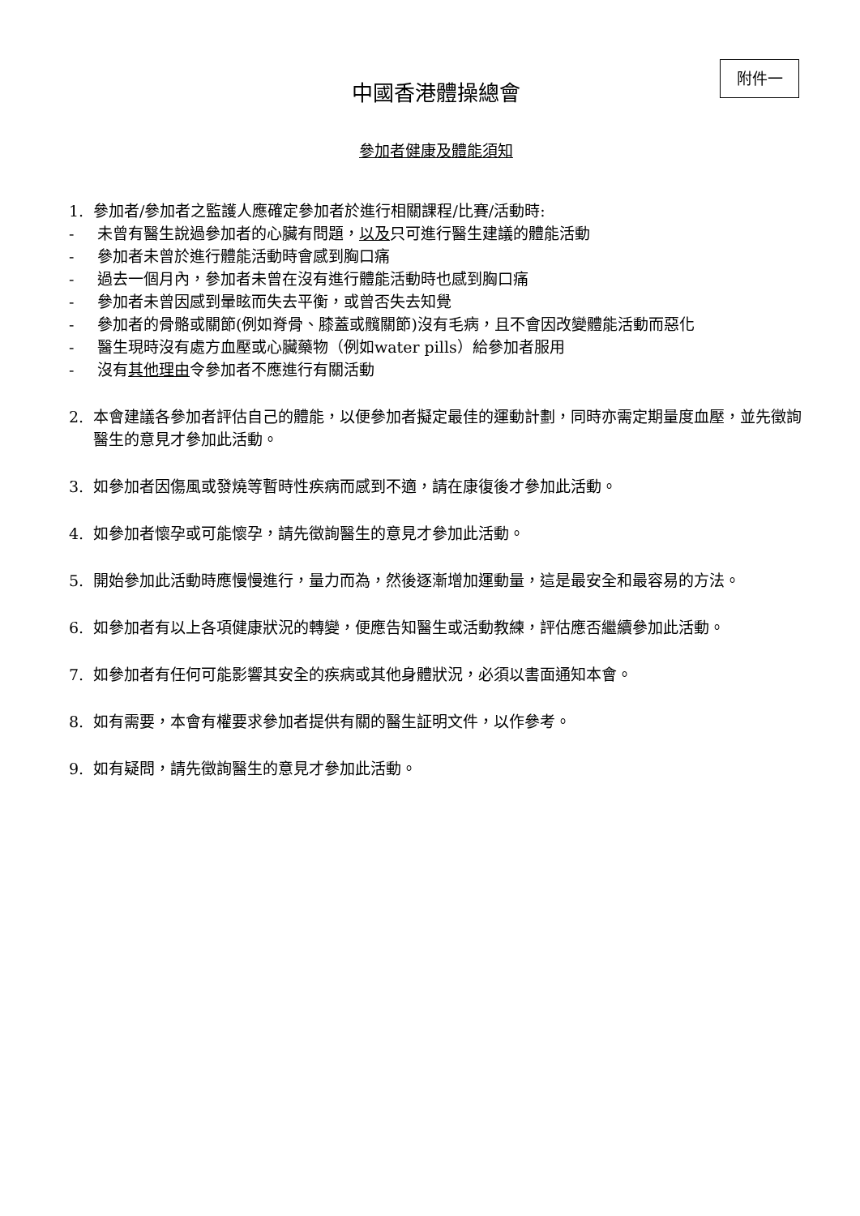附件一
中國香港體操總會
參加者健康及體能須知
1. 參加者/參加者之監護人應確定參加者於進行相關課程/比賽/活動時:
- 未曾有醫生說過參加者的心臟有問題，以及只可進行醫生建議的體能活動
- 參加者未曾於進行體能活動時會感到胸口痛
- 過去一個月內，參加者未曾在沒有進行體能活動時也感到胸口痛
- 參加者未曾因感到暈眩而失去平衡，或曾否失去知覺
- 參加者的骨骼或關節(例如脊骨、膝蓋或髖關節)沒有毛病，且不會因改變體能活動而惡化
- 醫生現時沒有處方血壓或心臟藥物（例如water pills）給參加者服用
- 沒有其他理由令參加者不應進行有關活動
2. 本會建議各參加者評估自己的體能，以便參加者擬定最佳的運動計劃，同時亦需定期量度血壓，並先徵詢醫生的意見才參加此活動。
3. 如參加者因傷風或發燒等暫時性疾病而感到不適，請在康復後才參加此活動。
4. 如參加者懷孕或可能懷孕，請先徵詢醫生的意見才參加此活動。
5. 開始參加此活動時應慢慢進行，量力而為，然後逐漸增加運動量，這是最安全和最容易的方法。
6. 如參加者有以上各項健康狀況的轉變，便應告知醫生或活動教練，評估應否繼續參加此活動。
7. 如參加者有任何可能影響其安全的疾病或其他身體狀況，必須以書面通知本會。
8. 如有需要，本會有權要求參加者提供有關的醫生証明文件，以作參考。
9. 如有疑問，請先徵詢醫生的意見才參加此活動。